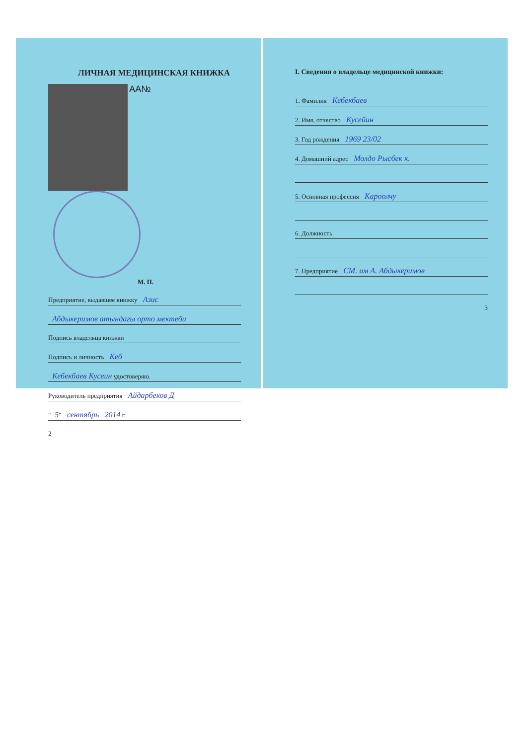ЛИЧНАЯ МЕДИЦИНСКАЯ КНИЖКА
AA№
М. П.
Предприятие, выдавшее книжку Азис
Абдыкеримов атындагы орто мектеби
Подпись владельца книжки
Подпись и личность Кеб
Кебекбаев Кусеин удостоверяю.
Руководитель предприятия Айдарбеков Д
" 5" сентябрь 2014 г.
2
I. Сведения о владельце медицинской книжки:
1. Фамилия Кебекбаев
2. Имя, отчество Кусейин
3. Год рождения 1969 23/02
4. Домашний адрес Молдо Рысбек к.
5. Основная профессия Кароолчу
6. Должность
7. Предприятие СМ. им А. Абдыкеримов
3